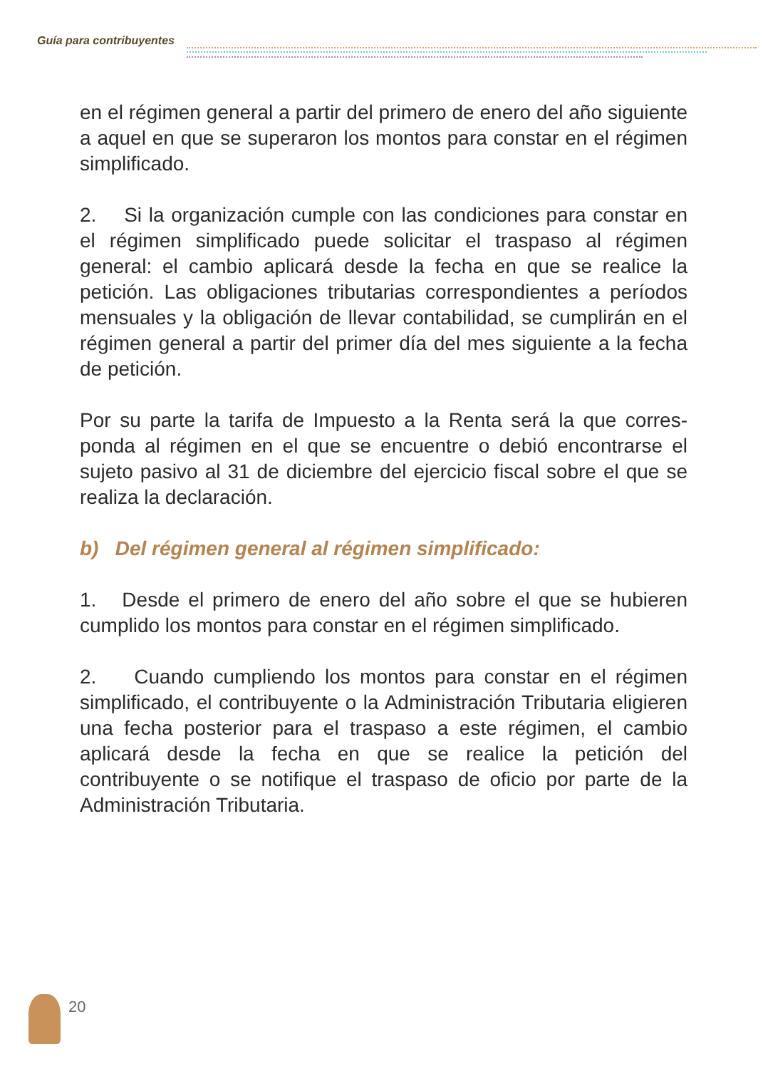Guía para contribuyentes
en el régimen general a partir del primero de enero del año siguiente a aquel en que se superaron los montos para constar en el régimen simplificado.
2. Si la organización cumple con las condiciones para constar en el régimen simplificado puede solicitar el traspaso al régimen general: el cambio aplicará desde la fecha en que se realice la petición. Las obligaciones tributarias correspondientes a períodos mensuales y la obligación de llevar contabilidad, se cumplirán en el régimen general a partir del primer día del mes siguiente a la fecha de petición.
Por su parte la tarifa de Impuesto a la Renta será la que corres-ponda al régimen en el que se encuentre o debió encontrarse el sujeto pasivo al 31 de diciembre del ejercicio fiscal sobre el que se realiza la declaración.
b) Del régimen general al régimen simplificado:
1. Desde el primero de enero del año sobre el que se hubieren cumplido los montos para constar en el régimen simplificado.
2. Cuando cumpliendo los montos para constar en el régimen simplificado, el contribuyente o la Administración Tributaria eligieren una fecha posterior para el traspaso a este régimen, el cambio aplicará desde la fecha en que se realice la petición del contribuyente o se notifique el traspaso de oficio por parte de la Administración Tributaria.
20